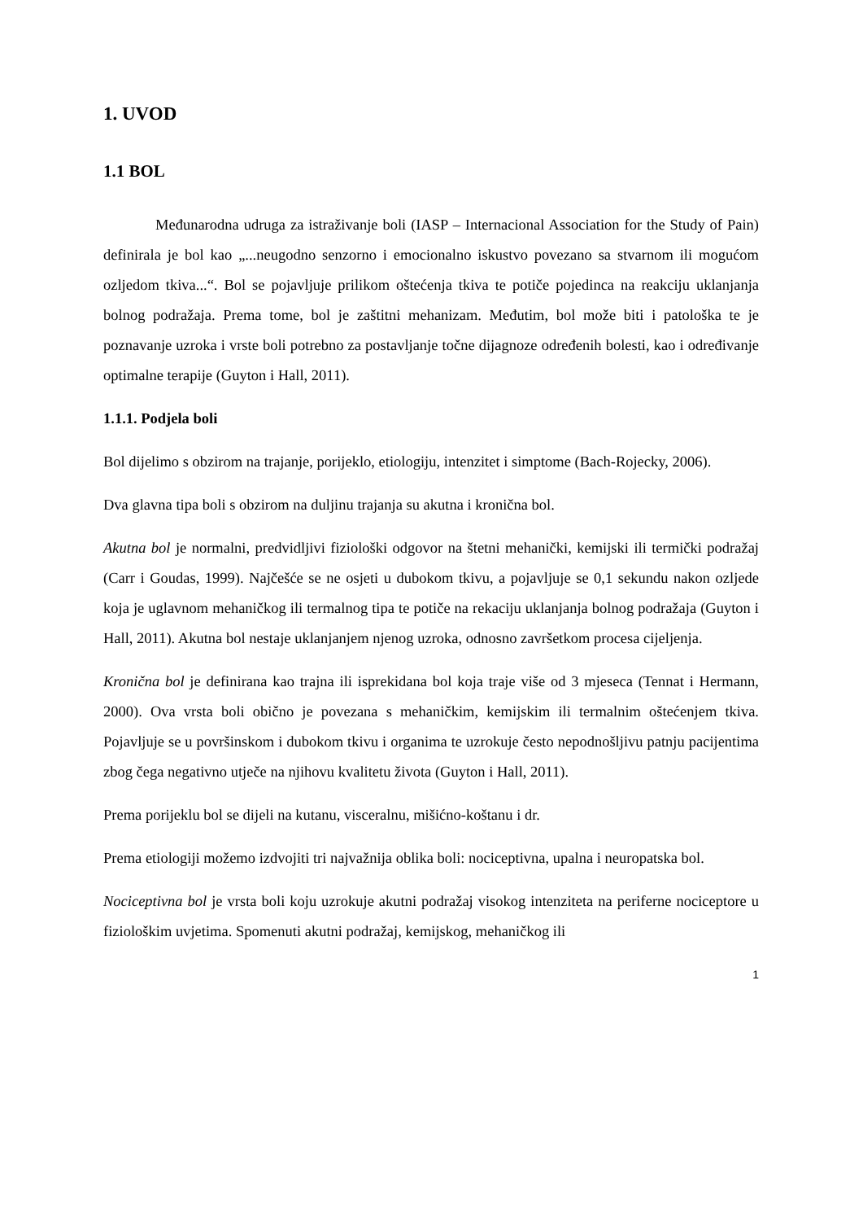1. UVOD
1.1 BOL
Međunarodna udruga za istraživanje boli (IASP – Internacional Association for the Study of Pain) definirala je bol kao „...neugodno senzorno i emocionalno iskustvo povezano sa stvarnom ili mogućom ozljedom tkiva...“. Bol se pojavljuje prilikom oštećenja tkiva te potiče pojedinca na reakciju uklanjanja bolnog podražaja. Prema tome, bol je zaštitni mehanizam. Međutim, bol može biti i patološka te je poznavanje uzroka i vrste boli potrebno za postavljanje točne dijagnoze određenih bolesti, kao i određivanje optimalne terapije (Guyton i Hall, 2011).
1.1.1. Podjela boli
Bol dijelimo s obzirom na trajanje, porijeklo, etiologiju, intenzitet i simptome (Bach-Rojecky, 2006).
Dva glavna tipa boli s obzirom na duljinu trajanja su akutna i kronična bol.
Akutna bol je normalni, predvidljivi fiziološki odgovor na štetni mehanički, kemijski ili termički podražaj (Carr i Goudas, 1999). Najčešće se ne osjeti u dubokom tkivu, a pojavljuje se 0,1 sekundu nakon ozljede koja je uglavnom mehaničkog ili termalnog tipa te potiče na rekaciju uklanjanja bolnog podražaja (Guyton i Hall, 2011). Akutna bol nestaje uklanjanjem njenog uzroka, odnosno završetkom procesa cijeljenja.
Kronična bol je definirana kao trajna ili isprekidana bol koja traje više od 3 mjeseca (Tennat i Hermann, 2000). Ova vrsta boli obično je povezana s mehaničkim, kemijskim ili termalnim oštećenjem tkiva. Pojavljuje se u površinskom i dubokom tkivu i organima te uzrokuje često nepodnošljivu patnju pacijentima zbog čega negativno utječe na njihovu kvalitetu života (Guyton i Hall, 2011).
Prema porijeklu bol se dijeli na kutanu, visceralnu, mišićno-koštanu i dr.
Prema etiologiji možemo izdvojiti tri najvažnija oblika boli: nociceptivna, upalna i neuropatska bol.
Nociceptivna bol je vrsta boli koju uzrokuje akutni podražaj visokog intenziteta na periferne nociceptore u fiziološkim uvjetima. Spomenuti akutni podražaj, kemijskog, mehaničkog ili
1